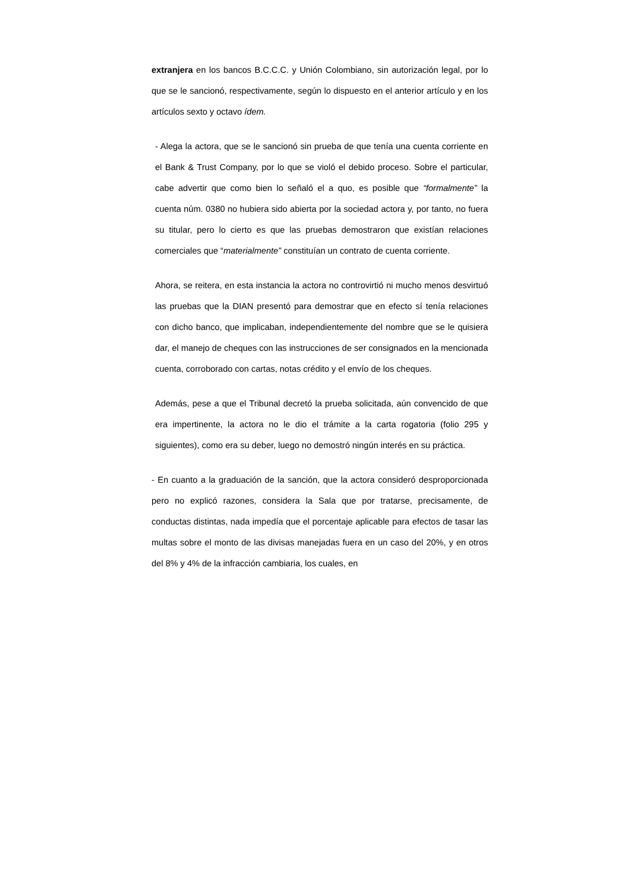extranjera en los bancos B.C.C.C. y Unión Colombiano, sin autorización legal, por lo que se le sancionó, respectivamente, según lo dispuesto en el anterior artículo y en los artículos sexto y octavo ídem.
- Alega la actora, que se le sancionó sin prueba de que tenía una cuenta corriente en el Bank & Trust Company, por lo que se violó el debido proceso. Sobre el particular, cabe advertir que como bien lo señaló el a quo, es posible que “formalmente” la cuenta núm. 0380 no hubiera sido abierta por la sociedad actora y, por tanto, no fuera su titular, pero lo cierto es que las pruebas demostraron que existían relaciones comerciales que “materialmente” constituían un contrato de cuenta corriente.
Ahora, se reitera, en esta instancia la actora no controvirtió ni mucho menos desvirtuó las pruebas que la DIAN presentó para demostrar que en efecto sí tenía relaciones con dicho banco, que implicaban, independientemente del nombre que se le quisiera dar, el manejo de cheques con las instrucciones de ser consignados en la mencionada cuenta, corroborado con cartas, notas crédito y el envío de los cheques.
Además, pese a que el Tribunal decretó la prueba solicitada, aún convencido de que era impertinente, la actora no le dio el trámite a la carta rogatoria (folio 295 y siguientes), como era su deber, luego no demostró ningún interés en su práctica.
- En cuanto a la graduación de la sanción, que la actora consideró desproporcionada pero no explicó razones, considera la Sala que por tratarse, precisamente, de conductas distintas, nada impedía que el porcentaje aplicable para efectos de tasar las multas sobre el monto de las divisas manejadas fuera en un caso del 20%, y en otros del 8% y 4% de la infracción cambiaria, los cuales, en